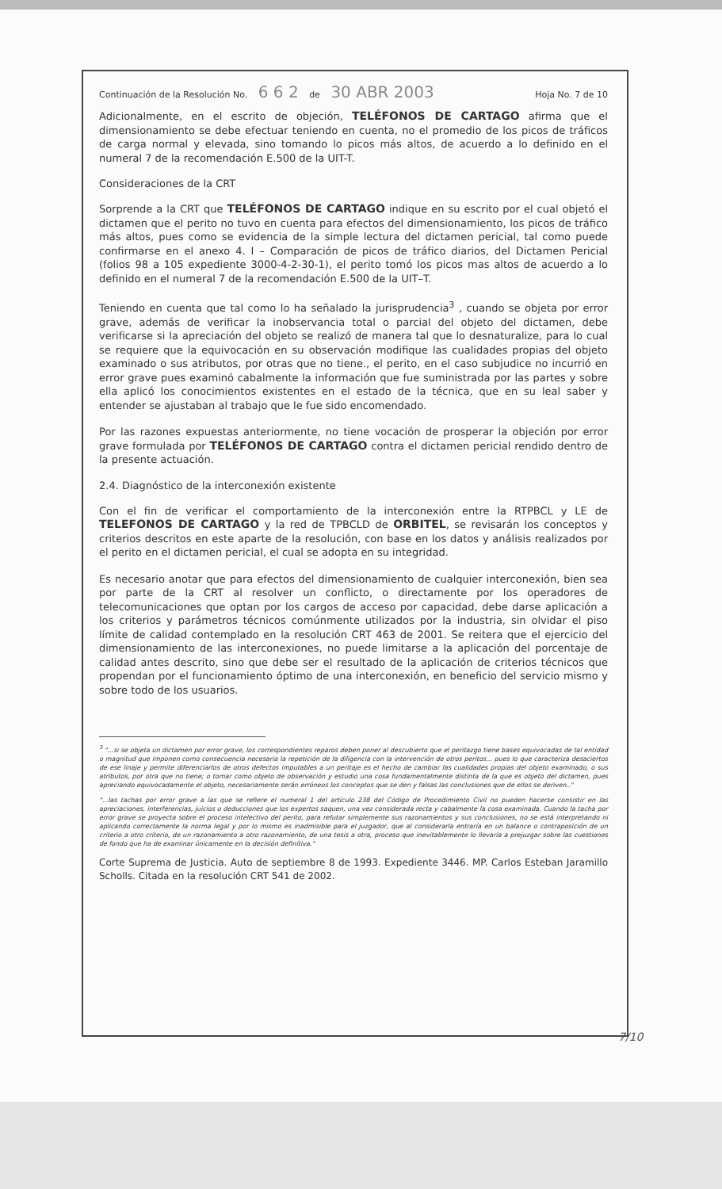Continuación de la Resolución No. 6 6 2 de 30 ABR 2003 Hoja No. 7 de 10
Adicionalmente, en el escrito de objeción, TELÉFONOS DE CARTAGO afirma que el dimensionamiento se debe efectuar teniendo en cuenta, no el promedio de los picos de tráficos de carga normal y elevada, sino tomando lo picos más altos, de acuerdo a lo definido en el numeral 7 de la recomendación E.500 de la UIT-T.
Consideraciones de la CRT
Sorprende a la CRT que TELÉFONOS DE CARTAGO indique en su escrito por el cual objetó el dictamen que el perito no tuvo en cuenta para efectos del dimensionamiento, los picos de tráfico más altos, pues como se evidencia de la simple lectura del dictamen pericial, tal como puede confirmarse en el anexo 4. I – Comparación de picos de tráfico diarios, del Dictamen Pericial (folios 98 a 105 expediente 3000-4-2-30-1), el perito tomó los picos mas altos de acuerdo a lo definido en el numeral 7 de la recomendación E.500 de la UIT–T.
Teniendo en cuenta que tal como lo ha señalado la jurisprudencia<sup>3</sup> , cuando se objeta por error grave, además de verificar la inobservancia total o parcial del objeto del dictamen, debe verificarse si la apreciación del objeto se realizó de manera tal que lo desnaturalize, para lo cual se requiere que la equivocación en su observación modifique las cualidades propias del objeto examinado o sus atributos, por otras que no tiene., el perito, en el caso subjudice no incurrió en error grave pues examinó cabalmente la información que fue suministrada por las partes y sobre ella aplicó los conocimientos existentes en el estado de la técnica, que en su leal saber y entender se ajustaban al trabajo que le fue sido encomendado.
Por las razones expuestas anteriormente, no tiene vocación de prosperar la objeción por error grave formulada por TELÉFONOS DE CARTAGO contra el dictamen pericial rendido dentro de la presente actuación.
2.4. Diagnóstico de la interconexión existente
Con el fin de verificar el comportamiento de la interconexión entre la RTPBCL y LE de TELEFONOS DE CARTAGO y la red de TPBCLD de ORBITEL, se revisarán los conceptos y criterios descritos en este aparte de la resolución, con base en los datos y análisis realizados por el perito en el dictamen pericial, el cual se adopta en su integridad.
Es necesario anotar que para efectos del dimensionamiento de cualquier interconexión, bien sea por parte de la CRT al resolver un conflicto, o directamente por los operadores de telecomunicaciones que optan por los cargos de acceso por capacidad, debe darse aplicación a los criterios y parámetros técnicos comúnmente utilizados por la industria, sin olvidar el piso límite de calidad contemplado en la resolución CRT 463 de 2001. Se reitera que el ejercicio del dimensionamiento de las interconexiones, no puede limitarse a la aplicación del porcentaje de calidad antes descrito, sino que debe ser el resultado de la aplicación de criterios técnicos que propendan por el funcionamiento óptimo de una interconexión, en beneficio del servicio mismo y sobre todo de los usuarios.
<sup>3</sup> "...si se objeta un dictamen por error grave, los correspondientes reparos deben poner al descubierto que el peritazgo tiene bases equivocadas de tal entidad o magnitud que imponen como consecuencia necesaria la repetición de la diligencia con la intervención de otros peritos... pues lo que caracteriza desaciertos de ese linaje y permite diferenciarlos de otros defectos imputables a un peritaje es el hecho de cambiar las cualidades propias del objeto examinado, o sus atributos, por otra que no tiene; o tomar como objeto de observación y estudio una cosa fundamentalmente distinta de la que es objeto del dictamen, pues apreciando equivocadamente el objeto, necesariamente serán erróneos los conceptos que se den y falsas las conclusiones que de ellos se deriven.."
"...las tachas por error grave a las que se refiere el numeral 1 del artículo 238 del Código de Procedimiento Civil no pueden hacerse consistir en las apreciaciones, interferencias, juicios o deducciones que los expertos saquen, una vez considerada recta y cabalmente la cosa examinada. Cuando la tacha por error grave se proyecta sobre el proceso intelectivo del perito, para refutar simplemente sus razonamientos y sus conclusiones, no se está interpretando ni aplicando correctamente la norma legal y por lo mismo es inadmisible para el juzgador, que al considerarla entraría en un balance o contraposición de un criterio a otro criterio, de un razonamiento a otro razonamiento, de una tesis a otra, proceso que inevitablemente lo llevaría a prejuzgar sobre las cuestiones de fondo que ha de examinar únicamente en la decisión definitiva."
Corte Suprema de Justicia. Auto de septiembre 8 de 1993. Expediente 3446. MP. Carlos Esteban Jaramillo Scholls. Citada en la resolución CRT 541 de 2002.
7/10